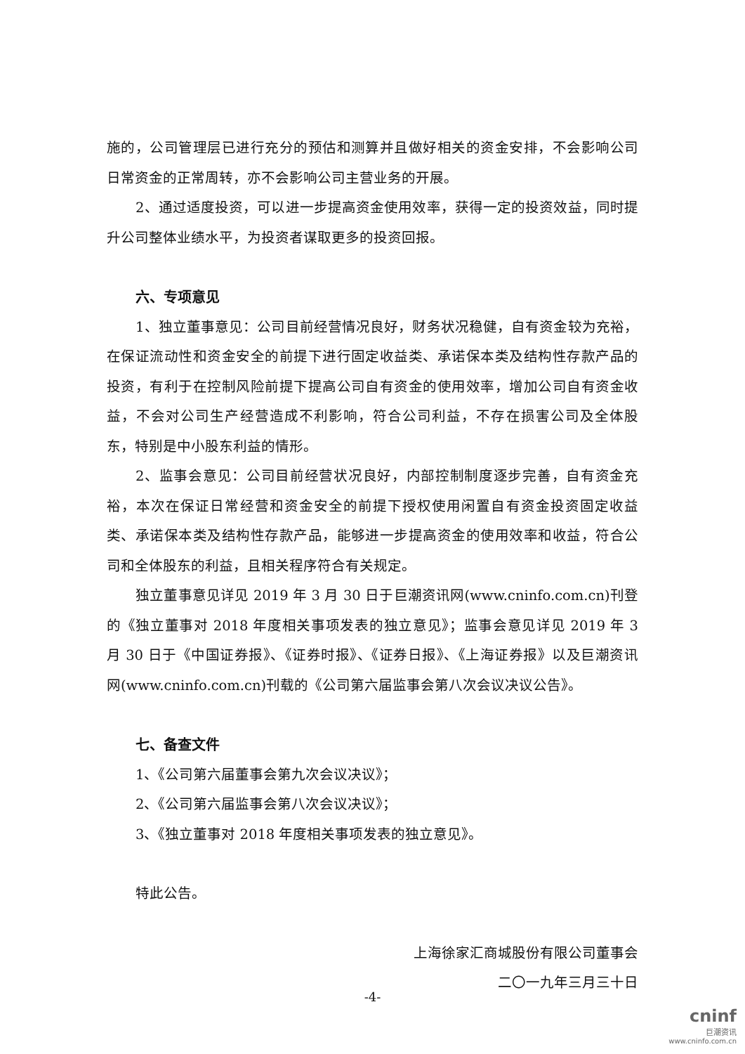施的，公司管理层已进行充分的预估和测算并且做好相关的资金安排，不会影响公司日常资金的正常周转，亦不会影响公司主营业务的开展。
2、通过适度投资，可以进一步提高资金使用效率，获得一定的投资效益，同时提升公司整体业绩水平，为投资者谋取更多的投资回报。
六、专项意见
1、独立董事意见：公司目前经营情况良好，财务状况稳健，自有资金较为充裕，在保证流动性和资金安全的前提下进行固定收益类、承诺保本类及结构性存款产品的投资，有利于在控制风险前提下提高公司自有资金的使用效率，增加公司自有资金收益，不会对公司生产经营造成不利影响，符合公司利益，不存在损害公司及全体股东，特别是中小股东利益的情形。
2、监事会意见：公司目前经营状况良好，内部控制制度逐步完善，自有资金充裕，本次在保证日常经营和资金安全的前提下授权使用闲置自有资金投资固定收益类、承诺保本类及结构性存款产品，能够进一步提高资金的使用效率和收益，符合公司和全体股东的利益，且相关程序符合有关规定。
独立董事意见详见 2019 年 3 月 30 日于巨潮资讯网(www.cninfo.com.cn)刊登的《独立董事对 2018 年度相关事项发表的独立意见》；监事会意见详见 2019 年 3 月 30 日于《中国证券报》、《证券时报》、《证券日报》、《上海证券报》以及巨潮资讯网(www.cninfo.com.cn)刊载的《公司第六届监事会第八次会议决议公告》。
七、备查文件
1、《公司第六届董事会第九次会议决议》；
2、《公司第六届监事会第八次会议决议》；
3、《独立董事对 2018 年度相关事项发表的独立意见》。
特此公告。
上海徐家汇商城股份有限公司董事会
二〇一九年三月三十日
-4-
cninf
巨潮资讯
www.cninfo.com.cn